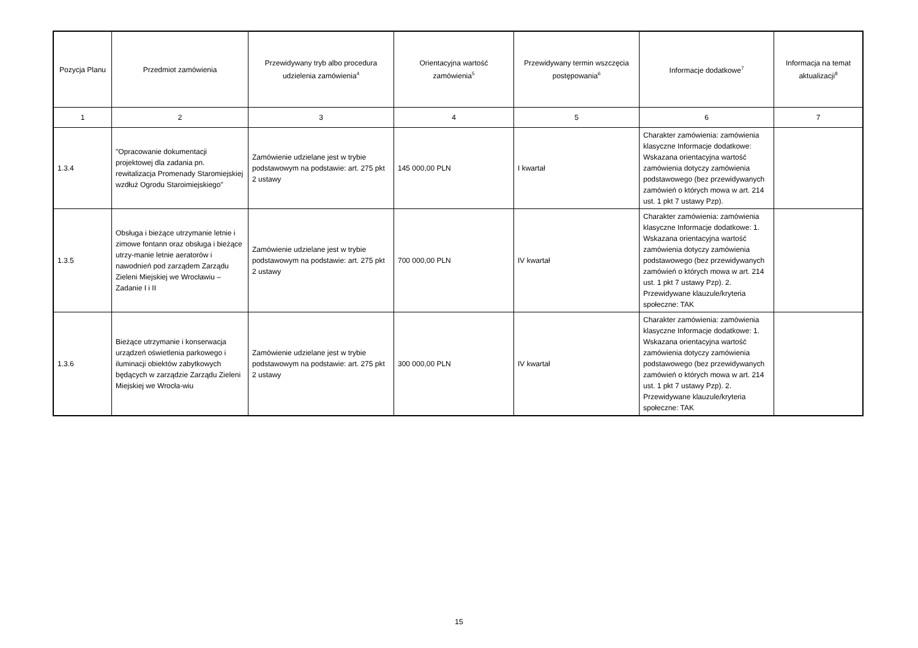| Pozycja Planu | Przedmiot zamówienia | Przewidywany tryb albo procedura udzielenia zamówienia<sup>4</sup> | Orientacyjna wartość zamówienia<sup>5</sup> | Przewidywany termin wszczęcia postępowania<sup>6</sup> | Informacje dodatkowe<sup>7</sup> | Informacja na temat aktualizacji<sup>8</sup> |
| --- | --- | --- | --- | --- | --- | --- |
| 1 | 2 | 3 | 4 | 5 | 6 | 7 |
| 1.3.4 | "Opracowanie dokumentacji projektowej dla zadania pn. rewitalizacja Promenady Staromiejskiej wzdłuż Ogrodu Staroimiejskiego" | Zamówienie udzielane jest w trybie podstawowym na podstawie: art. 275 pkt 2 ustawy | 145 000,00 PLN | I kwartał | Charakter zamówienia: zamówienia klasyczne Informacje dodatkowe: Wskazana orientacyjna wartość zamówienia dotyczy zamówienia podstawowego (bez przewidywanych zamówień o których mowa w art. 214 ust. 1 pkt 7 ustawy Pzp). | |
| 1.3.5 | Obsługa i bieżące utrzymanie letnie i zimowe fontann oraz obsługa i bieżące utrzy-manie letnie aeratorów i nawodnień pod zarządem Zarządu Zieleni Miejskiej we Wrocławiu – Zadanie I i II | Zamówienie udzielane jest w trybie podstawowym na podstawie: art. 275 pkt 2 ustawy | 700 000,00 PLN | IV kwartał | Charakter zamówienia: zamówienia klasyczne Informacje dodatkowe: 1. Wskazana orientacyjna wartość zamówienia dotyczy zamówienia podstawowego (bez przewidywanych zamówień o których mowa w art. 214 ust. 1 pkt 7 ustawy Pzp). 2. Przewidywane klauzule/kryteria społeczne: TAK | |
| 1.3.6 | Bieżące utrzymanie i konserwacja urządzeń oświetlenia parkowego i iluminacji obiektów zabytkowych będących w zarządzie Zarządu Zieleni Miejskiej we Wrocła-wiu | Zamówienie udzielane jest w trybie podstawowym na podstawie: art. 275 pkt 2 ustawy | 300 000,00 PLN | IV kwartał | Charakter zamówienia: zamówienia klasyczne Informacje dodatkowe: 1. Wskazana orientacyjna wartość zamówienia dotyczy zamówienia podstawowego (bez przewidywanych zamówień o których mowa w art. 214 ust. 1 pkt 7 ustawy Pzp). 2. Przewidywane klauzule/kryteria społeczne: TAK | |
15